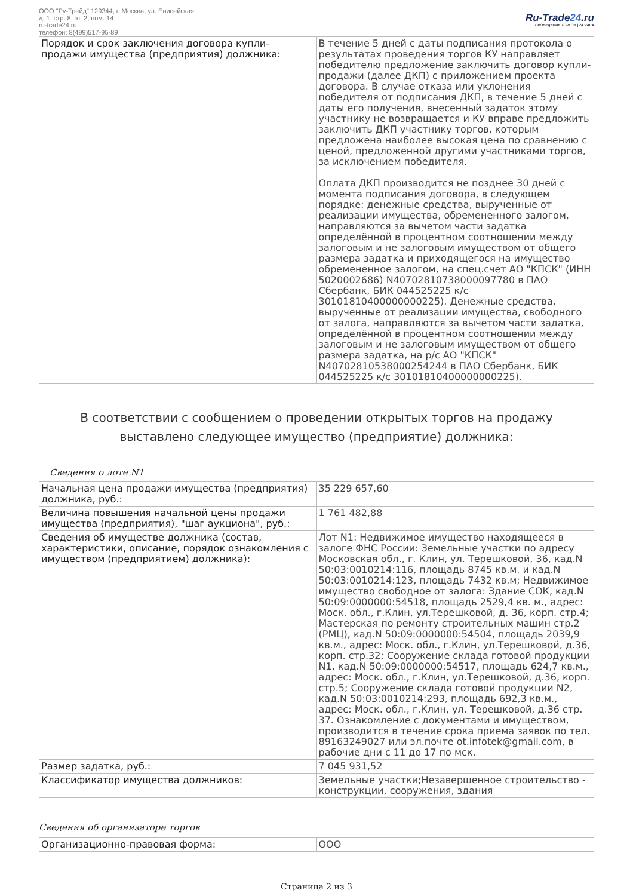ООО "Ру-Трейд" 129344, г. Москва, ул. Енисейская,
д. 1, стр. 8, эт. 2, пом. 14
ru-trade24.ru
телефон: 8(499)517-95-89
Ru-Trade24.ru
ПРОВЕДЕНИЕ ТОРГОВ | 24 ЧАСА
| Порядок и срок заключения договора купли-продажи имущества (предприятия) должника: | В течение 5 дней с даты подписания протокола о результатах проведения торгов КУ направляет победителю предложение заключить договор купли-продажи (далее ДКП) с приложением проекта договора. В случае отказа или уклонения победителя от подписания ДКП, в течение 5 дней с даты его получения, внесенный задаток этому участнику не возвращается и КУ вправе предложить заключить ДКП участнику торгов, которым предложена наиболее высокая цена по сравнению с ценой, предложенной другими участниками торгов, за исключением победителя. Оплата ДКП производится не позднее 30 дней с момента подписания договора, в следующем порядке: денежные средства, вырученные от реализации имущества, обремененного залогом, направляются за вычетом части задатка определённой в процентном соотношении между залоговым и не залоговым имуществом от общего размера задатка и приходящегося на имущество обремененное залогом, на спец.счет АО "КПСК" (ИНН 5020002686) N40702810738000097780 в ПАО Сбербанк, БИК 044525225 к/с 30101810400000000225). Денежные средства, вырученные от реализации имущества, свободного от залога, направляются за вычетом части задатка, определённой в процентном соотношении между залоговым и не залоговым имуществом от общего размера задатка, на р/с АО "КПСК" N40702810538000254244 в ПАО Сбербанк, БИК 044525225 к/с 30101810400000000225). |
В соответствии с сообщением о проведении открытых торгов на продажу выставлено следующее имущество (предприятие) должника:
Сведения о лоте N1
| Начальная цена продажи имущества (предприятия) должника, руб.: | 35 229 657,60 |
| Величина повышения начальной цены продажи имущества (предприятия), "шаг аукциона", руб.: | 1 761 482,88 |
| Сведения об имуществе должника (состав, характеристики, описание, порядок ознакомления с имуществом (предприятием) должника): | Лот N1: Недвижимое имущество находящееся в залоге ФНС России: Земельные участки по адресу Московская обл., г. Клин, ул. Терешковой, 36, кад.N 50:03:0010214:116, площадь 8745 кв.м. и кад.N 50:03:0010214:123, площадь 7432 кв.м; Недвижимое имущество свободное от залога: Здание СОК, кад.N 50:09:0000000:54518, площадь 2529,4 кв. м., адрес: Моск. обл., г.Клин, ул.Терешковой, д. 36, корп. стр.4; Мастерская по ремонту строительных машин стр.2 (РМЦ), кад.N 50:09:0000000:54504, площадь 2039,9 кв.м., адрес: Моск. обл., г.Клин, ул.Терешковой, д.36, корп. стр.32; Сооружение склада готовой продукции N1, кад.N 50:09:0000000:54517, площадь 624,7 кв.м., адрес: Моск. обл., г.Клин, ул.Терешковой, д.36, корп. стр.5; Сооружение склада готовой продукции N2, кад.N 50:03:0010214:293, площадь 692,3 кв.м., адрес: Моск. обл., г.Клин, ул. Терешковой, д.36 стр. 37. Ознакомление с документами и имуществом, производится в течение срока приема заявок по тел. 89163249027 или эл.почте ot.infotek@gmail.com, в рабочие дни с 11 до 17 по мск. |
| Размер задатка, руб.: | 7 045 931,52 |
| Классификатор имущества должников: | Земельные участки;Незавершенное строительство - конструкции, сооружения, здания |
Сведения об организаторе торгов
| Организационно-правовая форма: | ООО |
Страница 2 из 3